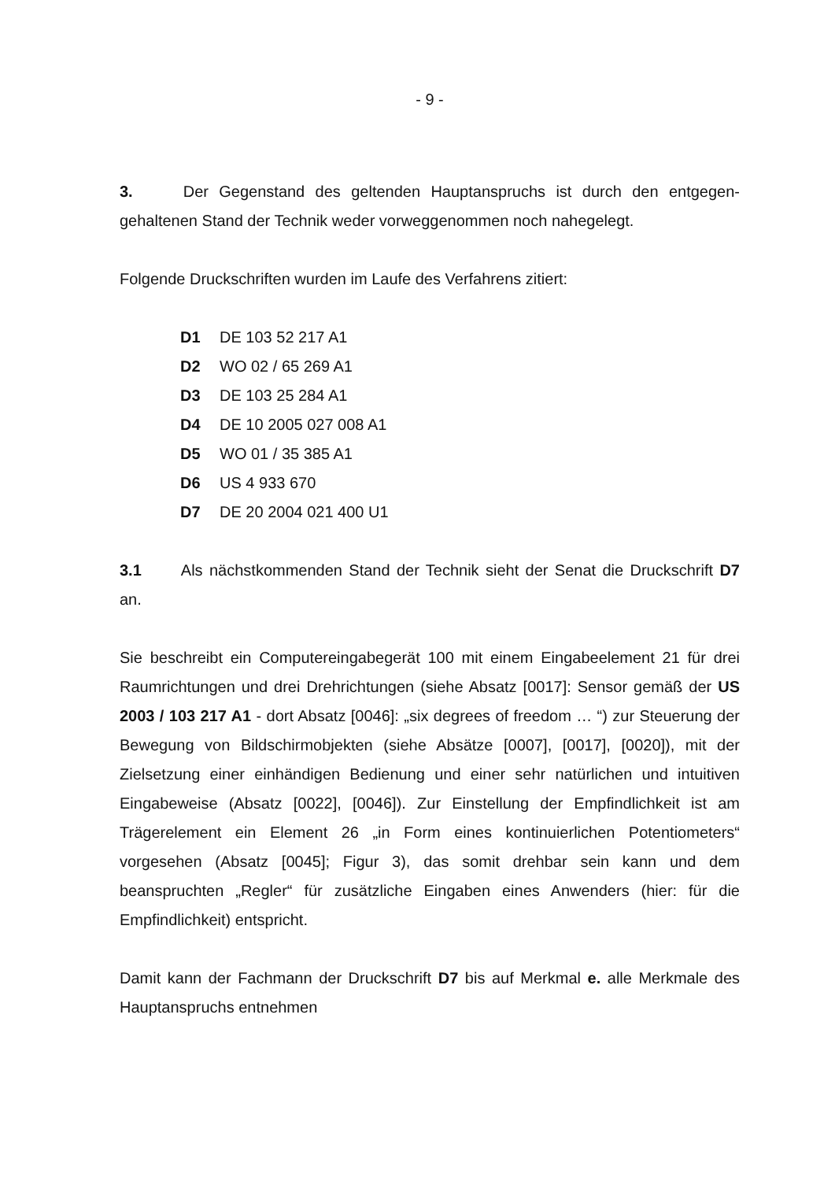- 9 -
3. Der Gegenstand des geltenden Hauptanspruchs ist durch den entgegen­gehaltenen Stand der Technik weder vorweggenommen noch nahegelegt.
Folgende Druckschriften wurden im Laufe des Verfahrens zitiert:
D1 DE 103 52 217 A1
D2 WO 02 / 65 269 A1
D3 DE 103 25 284 A1
D4 DE 10 2005 027 008 A1
D5 WO 01 / 35 385 A1
D6 US 4 933 670
D7 DE 20 2004 021 400 U1
3.1 Als nächstkommenden Stand der Technik sieht der Senat die Druckschrift D7 an.
Sie beschreibt ein Computereingabegerät 100 mit einem Eingabeelement 21 für drei Raumrichtungen und drei Drehrichtungen (siehe Absatz [0017]: Sensor ge­mäß der US 2003 / 103 217 A1 - dort Absatz [0046]: „six degrees of freedom … “) zur Steuerung der Bewegung von Bildschirmobjekten (siehe Absätze [0007], [0017], [0020]), mit der Zielsetzung einer einhändigen Bedienung und einer sehr natürlichen und intuitiven Eingabeweise (Absatz [0022], [0046]). Zur Einstellung der Empfindlichkeit ist am Trägerelement ein Element 26 „in Form eines kontinu­ierlichen Potentiometers“ vorgesehen (Absatz [0045]; Figur 3), das somit drehbar sein kann und dem beanspruchten „Regler“ für zusätzliche Eingaben eines An­wenders (hier: für die Empfindlichkeit) entspricht.
Damit kann der Fachmann der Druckschrift D7 bis auf Merkmal e. alle Merkmale des Hauptanspruchs entnehmen